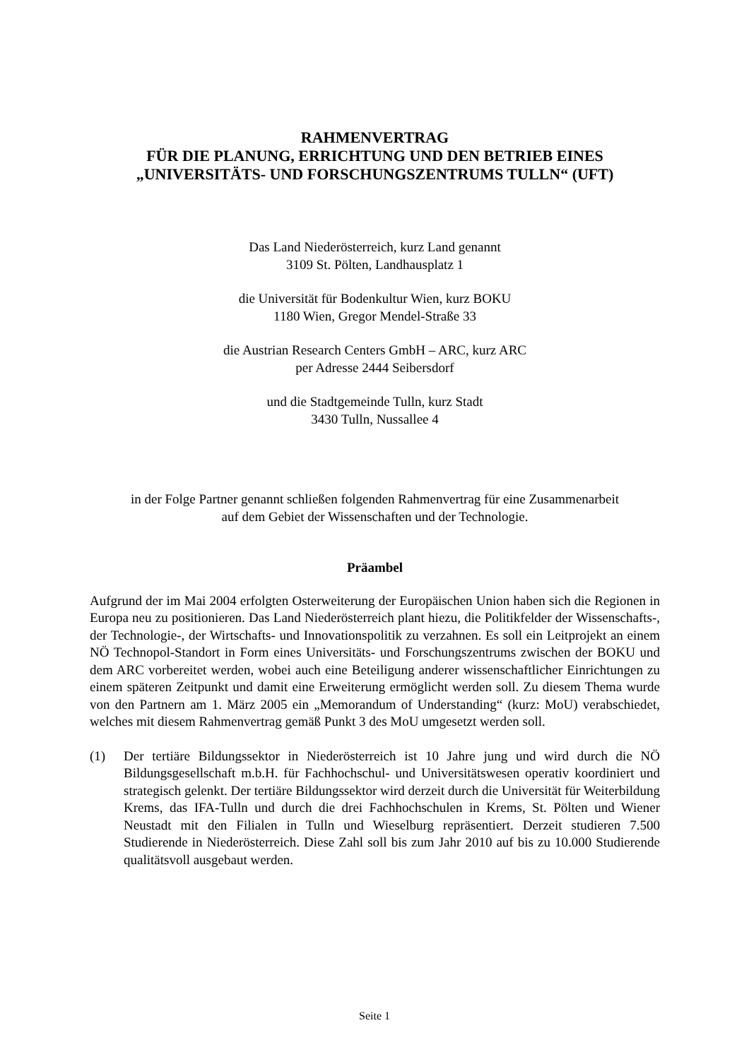RAHMENVERTRAG
FÜR DIE PLANUNG, ERRICHTUNG UND DEN BETRIEB EINES
„UNIVERSITÄTS- UND FORSCHUNGSZENTRUMS TULLN“ (UFT)
Das Land Niederösterreich, kurz Land genannt
3109 St. Pölten, Landhausplatz 1
die Universität für Bodenkultur Wien, kurz BOKU
1180 Wien, Gregor Mendel-Straße 33
die Austrian Research Centers GmbH – ARC, kurz ARC
per Adresse 2444 Seibersdorf
und die Stadtgemeinde Tulln, kurz Stadt
3430 Tulln, Nussallee 4
in der Folge Partner genannt schließen folgenden Rahmenvertrag für eine Zusammenarbeit
auf dem Gebiet der Wissenschaften und der Technologie.
Präambel
Aufgrund der im Mai 2004 erfolgten Osterweiterung der Europäischen Union haben sich die Regionen in Europa neu zu positionieren. Das Land Niederösterreich plant hiezu, die Politikfelder der Wissenschafts-, der Technologie-, der Wirtschafts- und Innovationspolitik zu verzahnen. Es soll ein Leitprojekt an einem NÖ Technopol-Standort in Form eines Universitäts- und Forschungszentrums zwischen der BOKU und dem ARC vorbereitet werden, wobei auch eine Beteiligung anderer wissenschaftlicher Einrichtungen zu einem späteren Zeitpunkt und damit eine Erweiterung ermöglicht werden soll. Zu diesem Thema wurde von den Partnern am 1. März 2005 ein „Memorandum of Understanding“ (kurz: MoU) verabschiedet, welches mit diesem Rahmenvertrag gemäß Punkt 3 des MoU umgesetzt werden soll.
(1) Der tertiäre Bildungssektor in Niederösterreich ist 10 Jahre jung und wird durch die NÖ Bildungsgesellschaft m.b.H. für Fachhochschul- und Universitätswesen operativ koordiniert und strategisch gelenkt. Der tertiäre Bildungssektor wird derzeit durch die Universität für Weiterbildung Krems, das IFA-Tulln und durch die drei Fachhochschulen in Krems, St. Pölten und Wiener Neustadt mit den Filialen in Tulln und Wieselburg repräsentiert. Derzeit studieren 7.500 Studierende in Niederösterreich. Diese Zahl soll bis zum Jahr 2010 auf bis zu 10.000 Studierende qualitätsvoll ausgebaut werden.
Seite 1